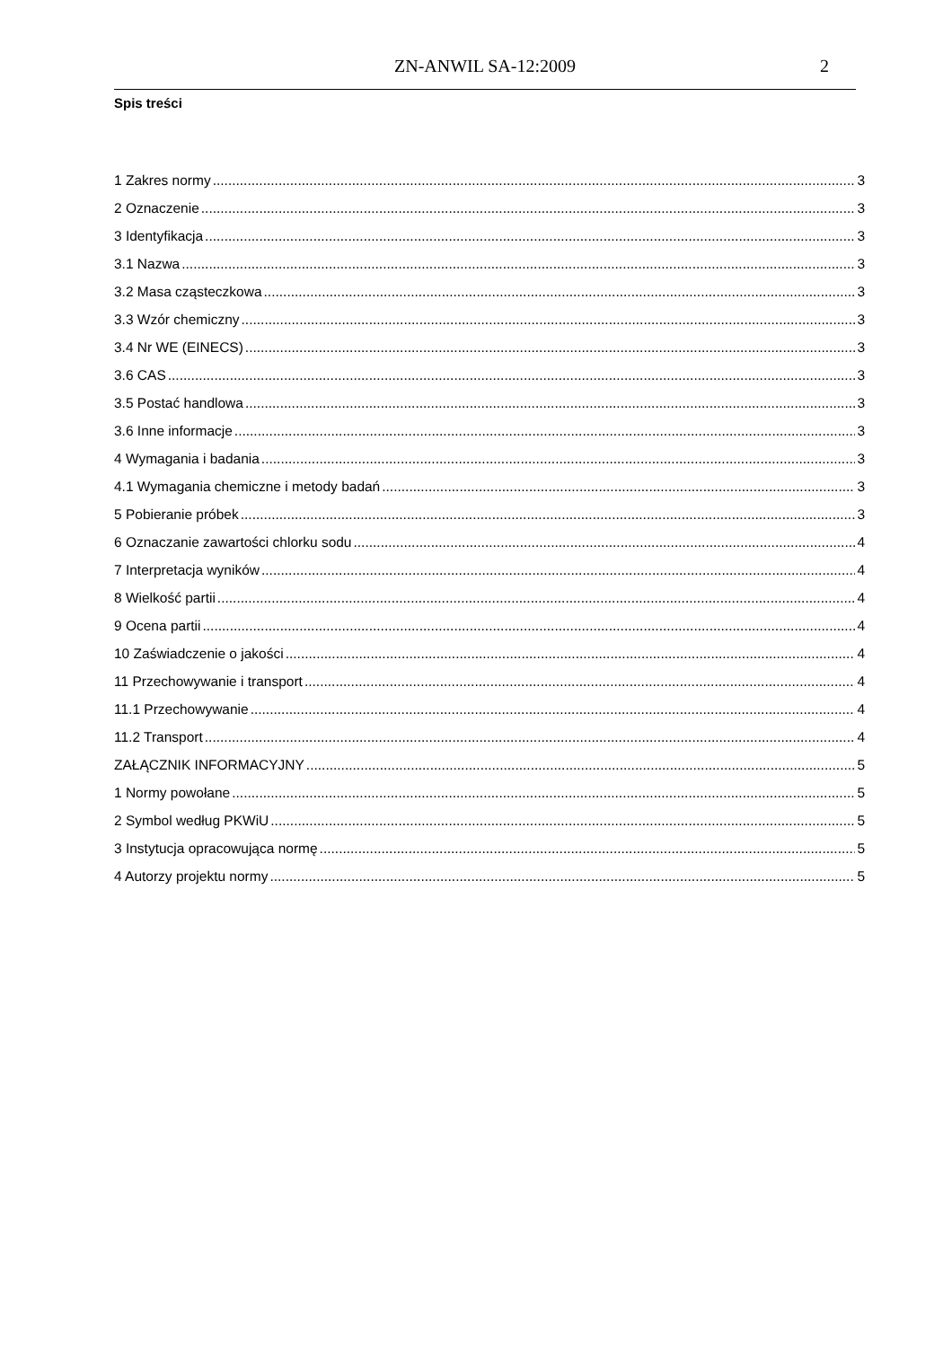ZN-ANWIL SA-12:2009 2
Spis treści
1 Zakres normy 3
2 Oznaczenie 3
3 Identyfikacja 3
3.1 Nazwa 3
3.2 Masa cząsteczkowa 3
3.3 Wzór chemiczny 3
3.4 Nr WE (EINECS) 3
3.6 CAS 3
3.5 Postać handlowa 3
3.6 Inne informacje 3
4 Wymagania i badania 3
4.1 Wymagania chemiczne i metody badań 3
5 Pobieranie próbek 3
6 Oznaczanie zawartości chlorku sodu 4
7 Interpretacja wyników 4
8 Wielkość partii 4
9 Ocena partii 4
10 Zaświadczenie o jakości 4
11 Przechowywanie i transport 4
11.1 Przechowywanie 4
11.2 Transport 4
ZAŁĄCZNIK INFORMACYJNY 5
1 Normy powołane 5
2 Symbol według PKWiU 5
3 Instytucja opracowująca normę 5
4 Autorzy projektu normy 5